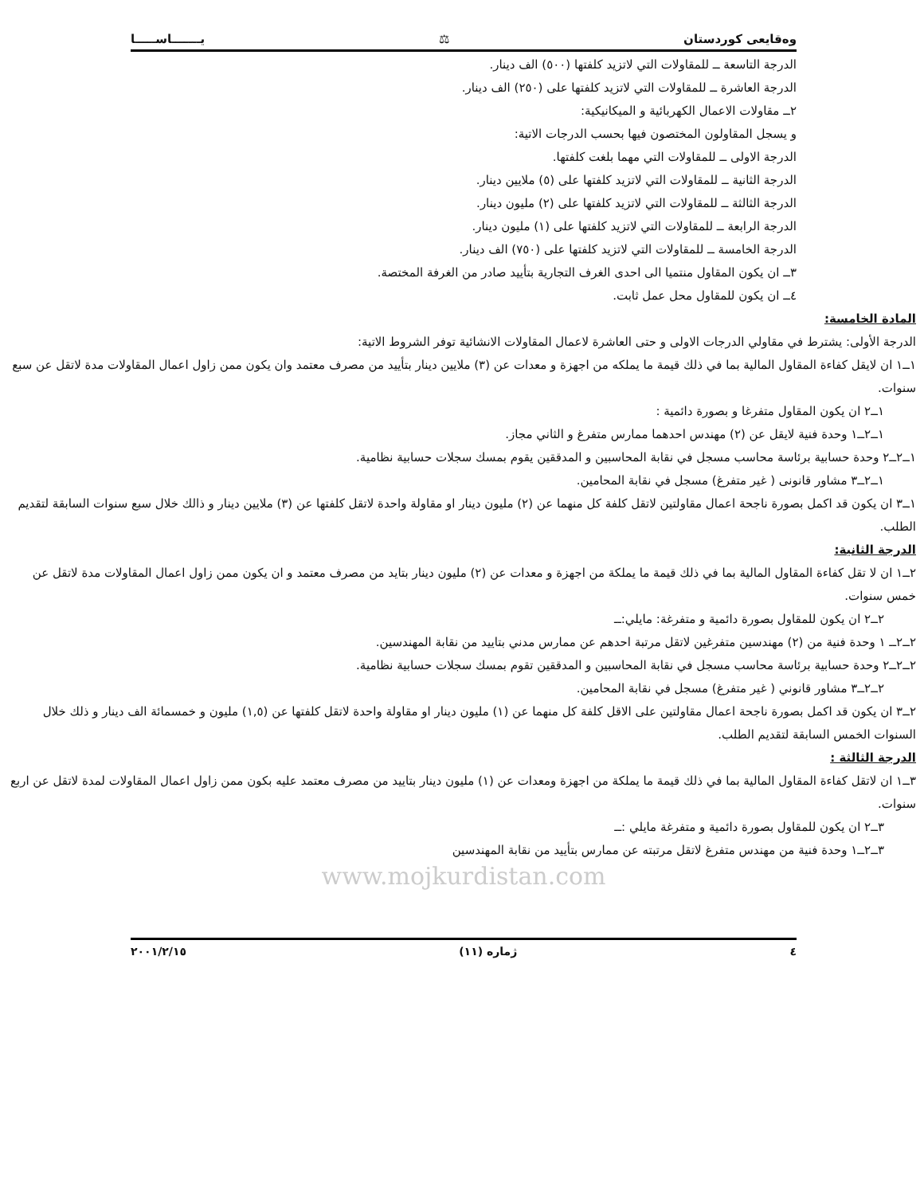يـــــــاســـــا ⚖ وەقايعى كوردستان
الدرجة التاسعة ــ للمقاولات التي لاتزيد كلفتها (٥٠٠) الف دينار.
الدرجة العاشرة ــ للمقاولات التي لاتزيد كلفتها على (٢٥٠) الف دينار.
٢ــ مقاولات الاعمال الكهربائية و الميكانيكية:
و يسجل المقاولون المختصون فيها بحسب الدرجات الاتية:
الدرجة الاولى ــ للمقاولات التي مهما بلغت كلفتها.
الدرجة الثانية ــ للمقاولات التي لاتزيد كلفتها على (٥) ملايين دينار.
الدرجة الثالثة ــ للمقاولات التي لاتزيد كلفتها على (٢) مليون دينار.
الدرجة الرابعة ــ للمقاولات التي لاتزيد كلفتها على (١) مليون دينار.
الدرجة الخامسة ــ للمقاولات التي لاتزيد كلفتها على (٧٥٠) الف دينار.
٣ــ ان يكون المقاول منتميا الى احدى الغرف التجارية بتأييد صادر من الغرفة المختصة.
٤ــ ان يكون للمقاول محل عمل ثابت.
المادة الخامسة:
الدرجة الأولى: يشترط في مقاولي الدرجات الاولى و حتى العاشرة لاعمال المقاولات الانشائية توفر الشروط الاتية:
١ــ١ ان لايقل كفاءة المقاول المالية بما في ذلك قيمة ما يملكه من اجهزة و معدات عن (٣) ملايين دينار بتأييد من مصرف معتمد وان يكون ممن زاول اعمال المقاولات مدة لاتقل عن سبع سنوات.
١ــ٢ ان يكون المقاول متفرغا و بصورة دائمية :
١ــ٢ــ١ وحدة فنية لايقل عن (٢) مهندس احدهما ممارس متفرغ و الثاني مجاز.
١ــ٢ــ٢ وحدة حسابية برئاسة محاسب مسجل في نقابة المحاسبين و المدققين يقوم بمسك سجلات حسابية نظامية.
١ــ٢ــ٣ مشاور قانونى ( غير متفرغ) مسجل في نقابة المحامين.
١ــ٣ ان يكون قد اكمل بصورة ناجحة اعمال مقاولتين لاتقل كلفة كل منهما عن (٢) مليون دينار او مقاولة واحدة لاتقل كلفتها عن (٣) ملايين دينار و ذالك خلال سبع سنوات السابقة لتقديم الطلب.
الدرجة الثانية:
٢ــ١ ان لا تقل كفاءة المقاول المالية بما في ذلك قيمة ما يملكة من اجهزة و معدات عن (٢) مليون دينار بتايد من مصرف معتمد و ان يكون ممن زاول اعمال المقاولات مدة لاتقل عن خمس سنوات.
٢ــ٢ ان يكون للمقاول بصورة دائمية و متفرغة: مايلي:ــ
٢ــ٢ــ ١ وحدة فنية من (٢) مهندسين متفرغين لاتقل مرتبة احدهم عن ممارس مدني بتاييد من نقابة المهندسين.
٢ــ٢ــ٢ وحدة حسابية برئاسة محاسب مسجل في نقابة المحاسبين و المدققين تقوم بمسك سجلات حسابية نظامية.
٢ــ٢ــ٣ مشاور قانوني ( غير متفرغ) مسجل في نقابة المحامين.
٢ــ٣ ان يكون قد اكمل بصورة ناجحة اعمال مقاولتين على الاقل كلفة كل منهما عن (١) مليون دينار او مقاولة واحدة لاتقل كلفتها عن (١,٥) مليون و خمسمائة الف دينار و ذلك خلال السنوات الخمس السابقة لتقديم الطلب.
الدرجة الثالثة :
٣ــ١ ان لاتقل كفاءة المقاول المالية بما في ذلك قيمة ما يملكة من اجهزة ومعدات عن (١) مليون دينار بتاييد من مصرف معتمد عليه بكون ممن زاول اعمال المقاولات لمدة لاتقل عن اربع سنوات.
٣ــ٢ ان يكون للمقاول بصورة دائمية و متفرغة مايلي :ــ
٣ــ٢ــ١ وحدة فنية من مهندس متفرغ لاتقل مرتبته عن ممارس بتأييد من نقابة المهندسين
www.mojkurdistan.com
٢٠٠١/٢/١٥ ژمارە (١١) ٤